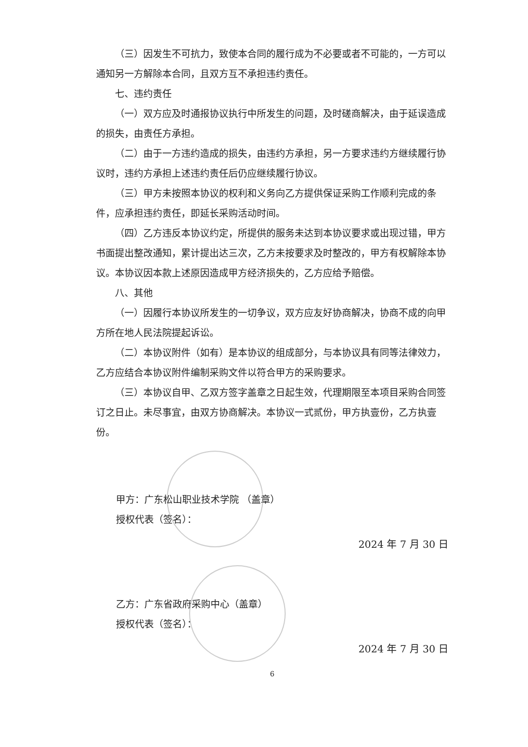（三）因发生不可抗力，致使本合同的履行成为不必要或者不可能的，一方可以通知另一方解除本合同，且双方互不承担违约责任。
七、违约责任
（一）双方应及时通报协议执行中所发生的问题，及时磋商解决，由于延误造成的损失，由责任方承担。
（二）由于一方违约造成的损失，由违约方承担，另一方要求违约方继续履行协议时，违约方承担上述违约责任后仍应继续履行协议。
（三）甲方未按照本协议的权利和义务向乙方提供保证采购工作顺利完成的条件，应承担违约责任，即延长采购活动时间。
（四）乙方违反本协议约定，所提供的服务未达到本协议要求或出现过错，甲方书面提出整改通知，累计提出达三次，乙方未按要求及时整改的，甲方有权解除本协议。本协议因本款上述原因造成甲方经济损失的，乙方应给予赔偿。
八、其他
（一）因履行本协议所发生的一切争议，双方应友好协商解决，协商不成的向甲方所在地人民法院提起诉讼。
（二）本协议附件（如有）是本协议的组成部分，与本协议具有同等法律效力，乙方应结合本协议附件编制采购文件以符合甲方的采购要求。
（三）本协议自甲、乙双方签字盖章之日起生效，代理期限至本项目采购合同签订之日止。未尽事宜，由双方协商解决。本协议一式贰份，甲方执壹份，乙方执壹份。
甲方：广东松山职业技术学院 （盖章）
授权代表（签名）：
2024 年 7 月 30 日
乙方：广东省政府采购中心（盖章）
授权代表（签名）：
2024 年 7 月 30 日
6